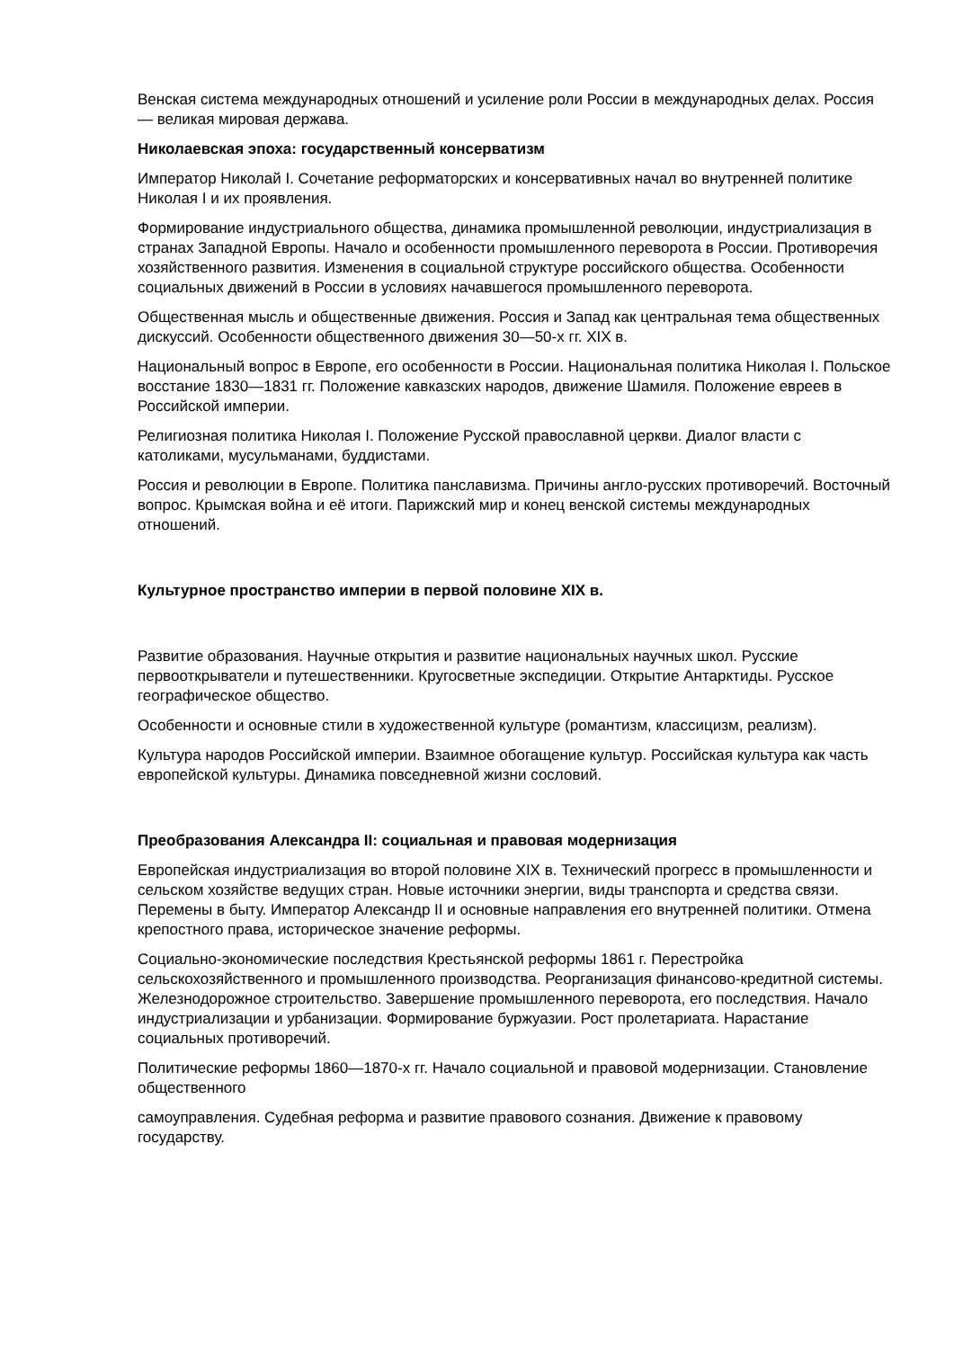Венская система международных отношений и усиление роли России в международных делах. Россия — великая мировая держава.
Николаевская эпоха: государственный консерватизм
Император Николай I. Сочетание реформаторских и консервативных начал во внутренней политике Николая I и их проявления.
Формирование индустриального общества, динамика промышленной революции, индустриализация в странах Западной Европы. Начало и особенности промышленного переворота в России. Противоречия хозяйственного развития. Изменения в социальной структуре российского общества. Особенности социальных движений в России в условиях начавшегося промышленного переворота.
Общественная мысль и общественные движения. Россия и Запад как центральная тема общественных дискуссий. Особенности общественного движения 30—50-х гг. XIX в.
Национальный вопрос в Европе, его особенности в России. Национальная политика Николая I. Польское восстание 1830—1831 гг. Положение кавказских народов, движение Шамиля. Положение евреев в Российской империи.
Религиозная политика Николая I. Положение Русской православной церкви. Диалог власти с католиками, мусульманами, буддистами.
Россия и революции в Европе. Политика панславизма. Причины англо-русских противоречий. Восточный вопрос. Крымская война и её итоги. Парижский мир и конец венской системы международных отношений.
Культурное пространство империи в первой половине XIX в.
Развитие образования. Научные открытия и развитие национальных научных школ. Русские первооткрыватели и путешественники. Кругосветные экспедиции. Открытие Антарктиды. Русское географическое общество.
Особенности и основные стили в художественной культуре (романтизм, классицизм, реализм).
Культура народов Российской империи. Взаимное обогащение культур. Российская культура как часть европейской культуры. Динамика повседневной жизни сословий.
Преобразования Александра II: социальная и правовая модернизация
Европейская индустриализация во второй половине XIX в. Технический прогресс в промышленности и сельском хозяйстве ведущих стран. Новые источники энергии, виды транспорта и средства связи. Перемены в быту. Император Александр II и основные направления его внутренней политики. Отмена крепостного права, историческое значение реформы.
Социально-экономические последствия Крестьянской реформы 1861 г. Перестройка сельскохозяйственного и промышленного производства. Реорганизация финансово-кредитной системы. Железнодорожное строительство. Завершение промышленного переворота, его последствия. Начало индустриализации и урбанизации. Формирование буржуазии. Рост пролетариата. Нарастание социальных противоречий.
Политические реформы 1860—1870-х гг. Начало социальной и правовой модернизации. Становление общественного
самоуправления. Судебная реформа и развитие правового сознания. Движение к правовому государству.